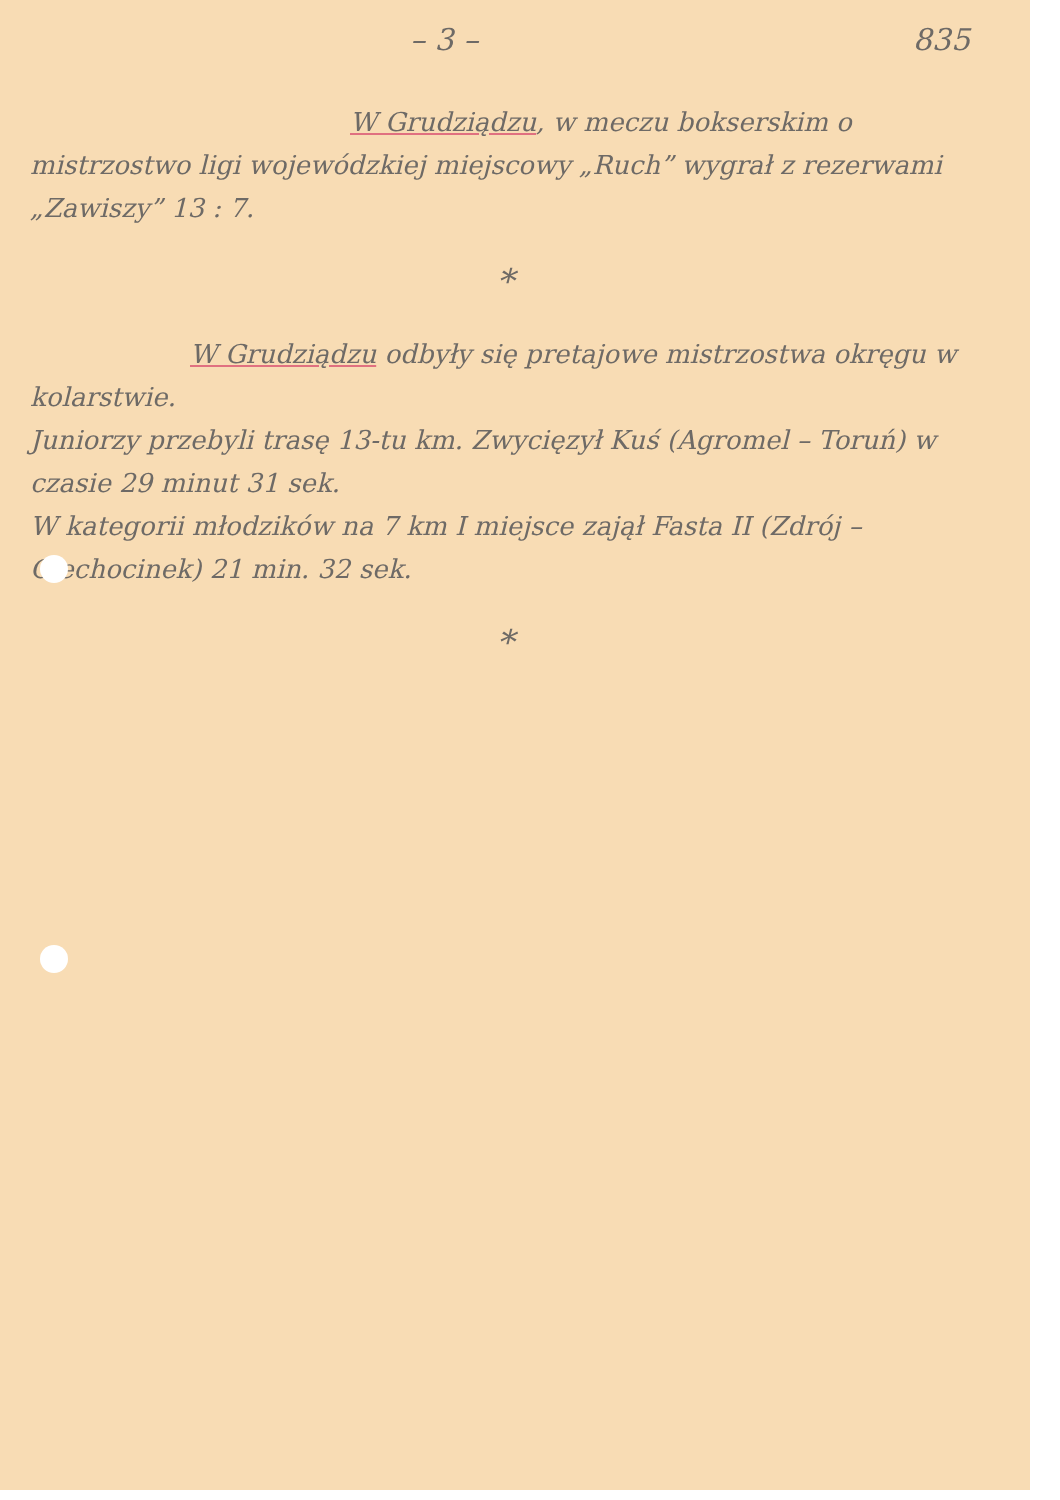– 3 – 835
W Grudziądzu, w meczu bokserskim o mistrzostwo ligi wojewódzkiej miejscowy „Ruch” wygrał z rezerwami „Zawiszy” 13 : 7.
*
W Grudziądzu odbyły się pretajowe mistrzostwa okręgu w kolarstwie.
Juniorzy przebyli trasę 13-tu km. Zwycięzył Kuś (Agromel – Toruń) w czasie 29 minut 31 sek.
W kategorii młodzików na 7 km I miejsce zajął Fasta II (Zdrój – Ciechocinek) 21 min. 32 sek.
*